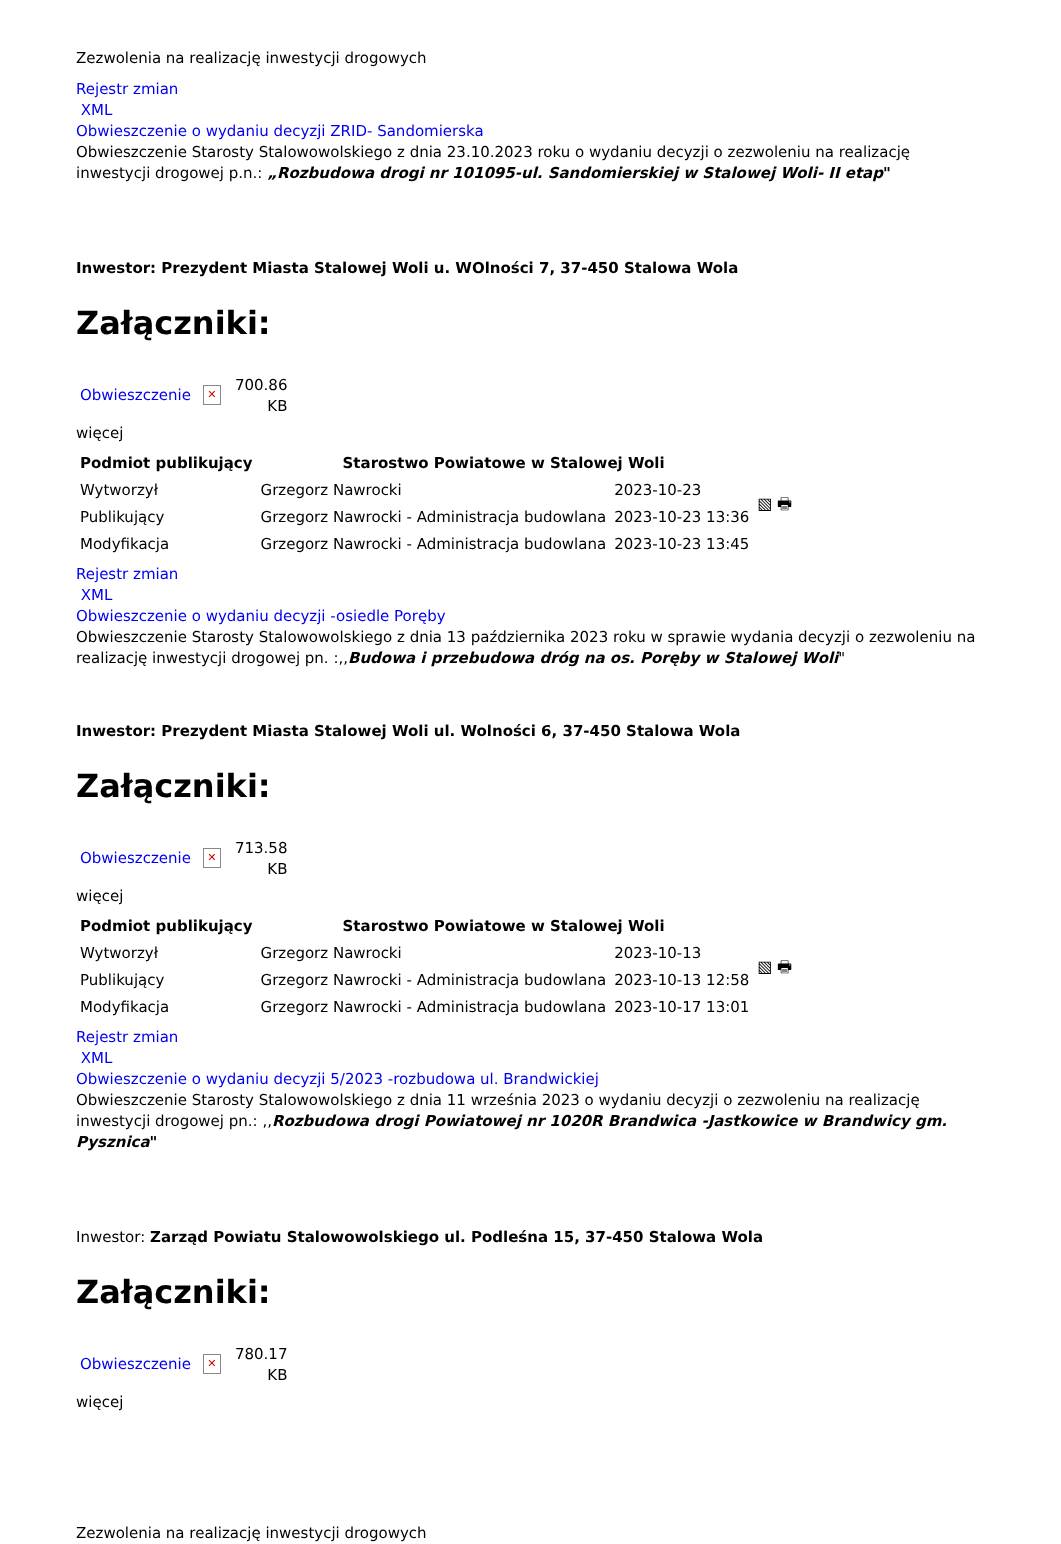Zezwolenia na realizację inwestycji drogowych
Rejestr zmian
XML
Obwieszczenie o wydaniu decyzji ZRID- Sandomierska
Obwieszczenie Starosty Stalowowolskiego z dnia 23.10.2023 roku o wydaniu decyzji o zezwoleniu na realizację inwestycji drogowej p.n.: „Rozbudowa drogi nr 101095-ul. Sandomierskiej w Stalowej Woli- II etap"
Inwestor: Prezydent Miasta Stalowej Woli u. WOlności 7, 37-450 Stalowa Wola
Załączniki:
Obwieszczenie
✕
700.86
KB
więcej
| Podmiot publikujący | Starostwo Powiatowe w Stalowej Woli | | ▧ 🖶 |
| Wytworzył | Grzegorz Nawrocki | 2023-10-23 | |
| Publikujący | Grzegorz Nawrocki - Administracja budowlana | 2023-10-23 13:36 | |
| Modyfikacja | Grzegorz Nawrocki - Administracja budowlana | 2023-10-23 13:45 | |
Rejestr zmian
XML
Obwieszczenie o wydaniu decyzji -osiedle Poręby
Obwieszczenie Starosty Stalowowolskiego z dnia 13 października 2023 roku w sprawie wydania decyzji o zezwoleniu na realizację inwestycji drogowej pn. :,,Budowa i przebudowa dróg na os. Poręby w Stalowej Woli"
Inwestor: Prezydent Miasta Stalowej Woli ul. Wolności 6, 37-450 Stalowa Wola
Załączniki:
Obwieszczenie
✕
713.58
KB
więcej
| Podmiot publikujący | Starostwo Powiatowe w Stalowej Woli | | ▧ 🖶 |
| Wytworzył | Grzegorz Nawrocki | 2023-10-13 | |
| Publikujący | Grzegorz Nawrocki - Administracja budowlana | 2023-10-13 12:58 | |
| Modyfikacja | Grzegorz Nawrocki - Administracja budowlana | 2023-10-17 13:01 | |
Rejestr zmian
XML
Obwieszczenie o wydaniu decyzji 5/2023 -rozbudowa ul. Brandwickiej
Obwieszczenie Starosty Stalowowolskiego z dnia 11 września 2023 o wydaniu decyzji o zezwoleniu na realizację inwestycji drogowej pn.: ,,Rozbudowa drogi Powiatowej nr 1020R Brandwica -Jastkowice w Brandwicy gm. Pysznica"
Inwestor: Zarząd Powiatu Stalowowolskiego ul. Podleśna 15, 37-450 Stalowa Wola
Załączniki:
Obwieszczenie
✕
780.17
KB
więcej
Zezwolenia na realizację inwestycji drogowych